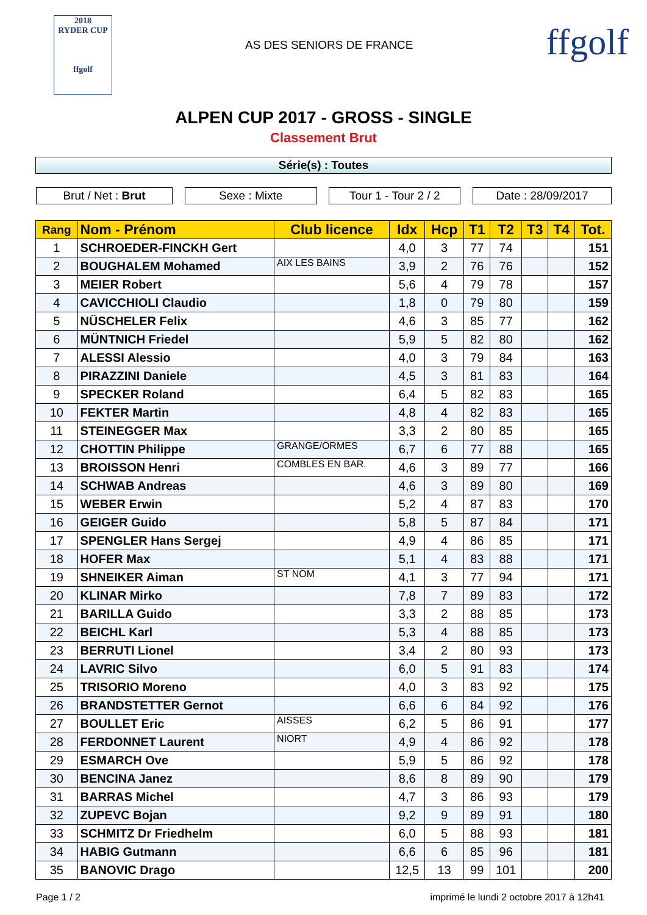2018
RYDER CUP
ffgolf
AS DES SENIORS DE FRANCE
ffgolf
ALPEN CUP 2017 - GROSS - SINGLE
Classement Brut
Série(s) : Toutes
Brut / Net : Brut Sexe : Mixte Tour 1 - Tour 2 / 2
Date : 28/09/2017
| Rang | Nom - Prénom | Club licence | Idx | Hcp | T1 | T2 | T3 | T4 | Tot. |
| --- | --- | --- | --- | --- | --- | --- | --- | --- | --- |
| 1 | SCHROEDER-FINCKH Gert | | 4,0 | 3 | 77 | 74 | | | 151 |
| 2 | BOUGHALEM Mohamed | AIX LES BAINS | 3,9 | 2 | 76 | 76 | | | 152 |
| 3 | MEIER Robert | | 5,6 | 4 | 79 | 78 | | | 157 |
| 4 | CAVICCHIOLI Claudio | | 1,8 | 0 | 79 | 80 | | | 159 |
| 5 | NÜSCHELER Felix | | 4,6 | 3 | 85 | 77 | | | 162 |
| 6 | MÜNTNICH Friedel | | 5,9 | 5 | 82 | 80 | | | 162 |
| 7 | ALESSI Alessio | | 4,0 | 3 | 79 | 84 | | | 163 |
| 8 | PIRAZZINI Daniele | | 4,5 | 3 | 81 | 83 | | | 164 |
| 9 | SPECKER Roland | | 6,4 | 5 | 82 | 83 | | | 165 |
| 10 | FEKTER Martin | | 4,8 | 4 | 82 | 83 | | | 165 |
| 11 | STEINEGGER Max | | 3,3 | 2 | 80 | 85 | | | 165 |
| 12 | CHOTTIN Philippe | GRANGE/ORMES | 6,7 | 6 | 77 | 88 | | | 165 |
| 13 | BROISSON Henri | COMBLES EN BAR. | 4,6 | 3 | 89 | 77 | | | 166 |
| 14 | SCHWAB Andreas | | 4,6 | 3 | 89 | 80 | | | 169 |
| 15 | WEBER Erwin | | 5,2 | 4 | 87 | 83 | | | 170 |
| 16 | GEIGER Guido | | 5,8 | 5 | 87 | 84 | | | 171 |
| 17 | SPENGLER Hans Sergej | | 4,9 | 4 | 86 | 85 | | | 171 |
| 18 | HOFER Max | | 5,1 | 4 | 83 | 88 | | | 171 |
| 19 | SHNEIKER Aiman | ST NOM | 4,1 | 3 | 77 | 94 | | | 171 |
| 20 | KLINAR Mirko | | 7,8 | 7 | 89 | 83 | | | 172 |
| 21 | BARILLA Guido | | 3,3 | 2 | 88 | 85 | | | 173 |
| 22 | BEICHL Karl | | 5,3 | 4 | 88 | 85 | | | 173 |
| 23 | BERRUTI Lionel | | 3,4 | 2 | 80 | 93 | | | 173 |
| 24 | LAVRIC Silvo | | 6,0 | 5 | 91 | 83 | | | 174 |
| 25 | TRISORIO Moreno | | 4,0 | 3 | 83 | 92 | | | 175 |
| 26 | BRANDSTETTER Gernot | | 6,6 | 6 | 84 | 92 | | | 176 |
| 27 | BOULLET Eric | AISSES | 6,2 | 5 | 86 | 91 | | | 177 |
| 28 | FERDONNET Laurent | NIORT | 4,9 | 4 | 86 | 92 | | | 178 |
| 29 | ESMARCH Ove | | 5,9 | 5 | 86 | 92 | | | 178 |
| 30 | BENCINA Janez | | 8,6 | 8 | 89 | 90 | | | 179 |
| 31 | BARRAS Michel | | 4,7 | 3 | 86 | 93 | | | 179 |
| 32 | ZUPEVC Bojan | | 9,2 | 9 | 89 | 91 | | | 180 |
| 33 | SCHMITZ Dr Friedhelm | | 6,0 | 5 | 88 | 93 | | | 181 |
| 34 | HABIG Gutmann | | 6,6 | 6 | 85 | 96 | | | 181 |
| 35 | BANOVIC Drago | | 12,5 | 13 | 99 | 101 | | | 200 |
Page 1 / 2 imprimé le lundi 2 octobre 2017 à 12h41